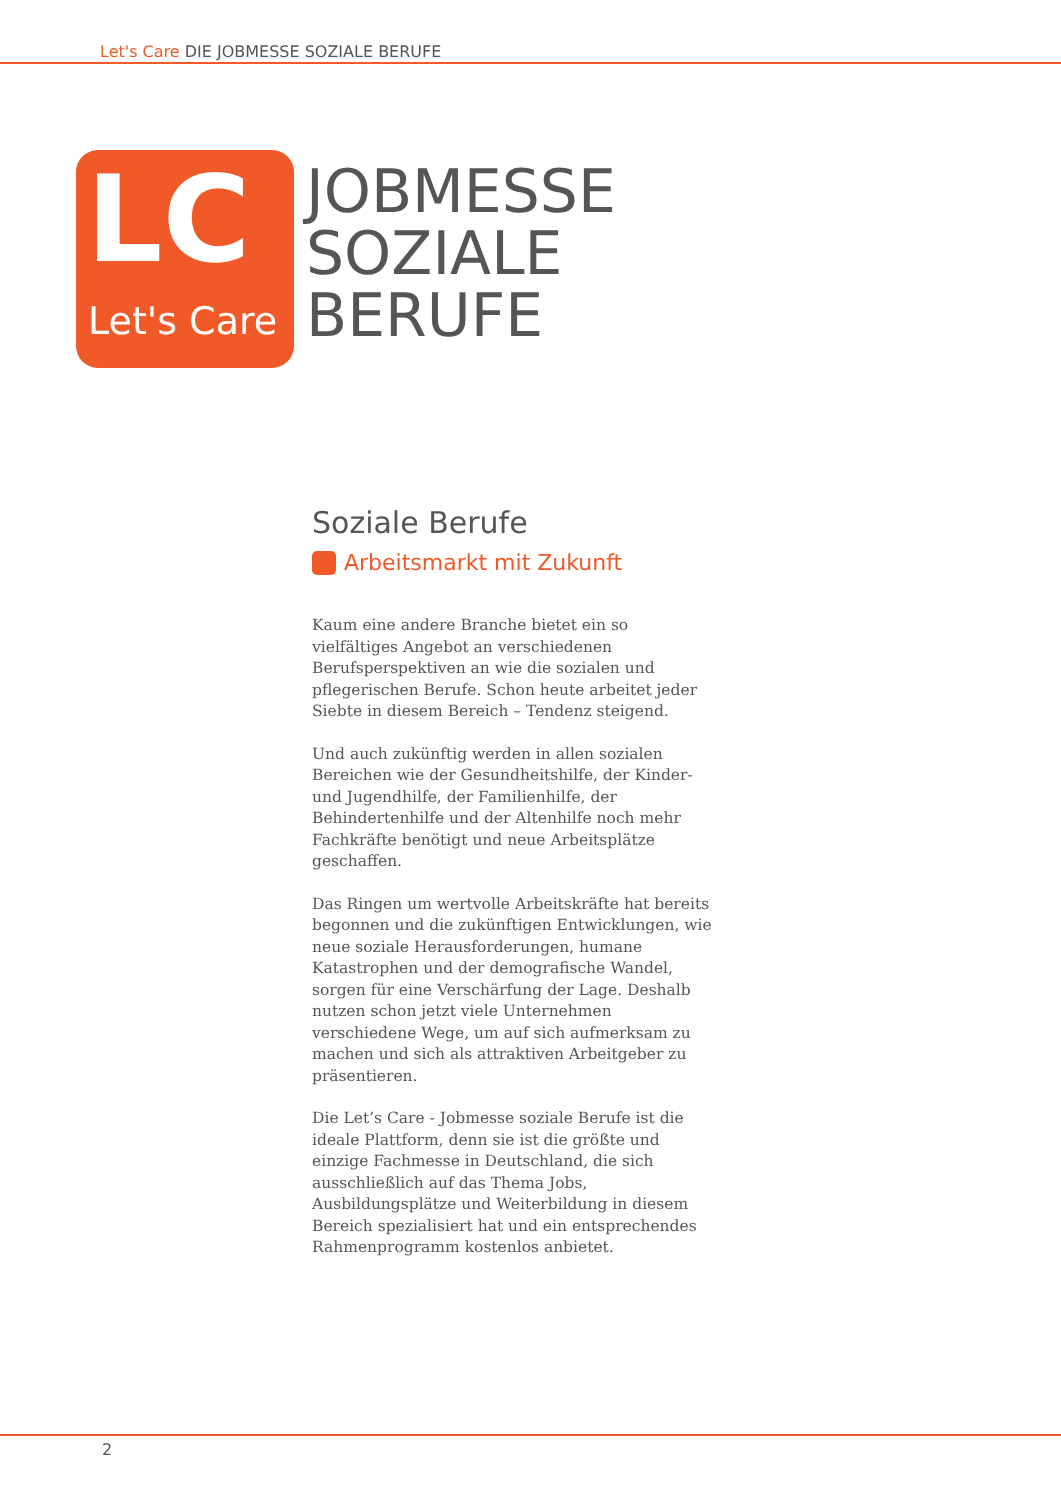Let's Care DIE JOBMESSE SOZIALE BERUFE
LC
Let's Care
JOBMESSE
SOZIALE
BERUFE
Soziale Berufe
Arbeitsmarkt mit Zukunft
Kaum eine andere Branche bietet ein so vielfältiges Angebot an verschiedenen Berufsperspektiven an wie die sozialen und pflegerischen Berufe. Schon heute arbeitet jeder Siebte in diesem Bereich – Tendenz steigend.
Und auch zukünftig werden in allen sozialen Bereichen wie der Gesundheitshilfe, der Kinder- und Jugendhilfe, der Familienhilfe, der Behindertenhilfe und der Altenhilfe noch mehr Fachkräfte benötigt und neue Arbeitsplätze geschaffen.
Das Ringen um wertvolle Arbeitskräfte hat bereits begonnen und die zukünftigen Entwicklungen, wie neue soziale Herausforderungen, humane Katastrophen und der demografische Wandel, sorgen für eine Verschärfung der Lage. Deshalb nutzen schon jetzt viele Unternehmen verschiedene Wege, um auf sich aufmerksam zu machen und sich als attraktiven Arbeitgeber zu präsentieren.
Die Let’s Care - Jobmesse soziale Berufe ist die ideale Plattform, denn sie ist die größte und einzige Fachmesse in Deutschland, die sich ausschließlich auf das Thema Jobs, Ausbildungsplätze und Weiterbildung in diesem Bereich spezialisiert hat und ein entsprechendes Rahmenprogramm kostenlos anbietet.
2